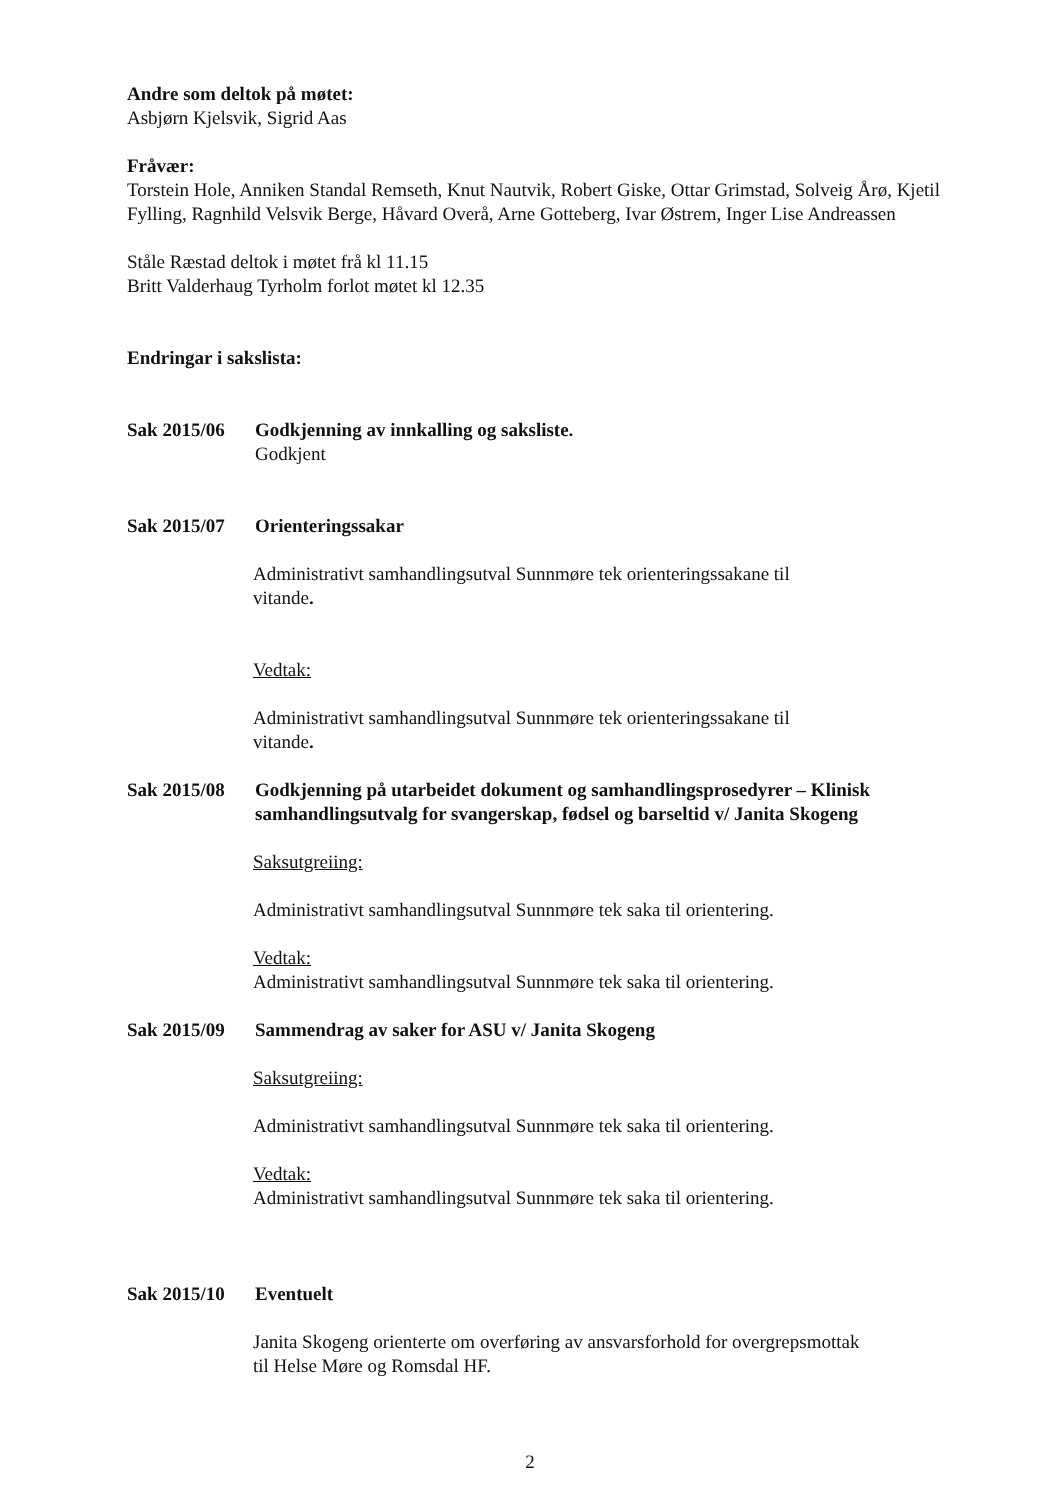Andre som deltok på møtet:
Asbjørn Kjelsvik, Sigrid Aas
Fråvær:
Torstein Hole, Anniken Standal Remseth, Knut Nautvik, Robert Giske, Ottar Grimstad, Solveig Årø, Kjetil Fylling, Ragnhild Velsvik Berge, Håvard Overå, Arne Gotteberg, Ivar Østrem, Inger Lise Andreassen
Ståle Ræstad deltok i møtet frå kl 11.15
Britt Valderhaug Tyrholm forlot møtet kl 12.35
Endringar i sakslista:
Sak 2015/06 Godkjenning av innkalling og saksliste.
Godkjent
Sak 2015/07 Orienteringssakar
Administrativt samhandlingsutval Sunnmøre tek orienteringssakane til
vitande.
Vedtak:
Administrativt samhandlingsutval Sunnmøre tek orienteringssakane til
vitande.
Sak 2015/08 Godkjenning på utarbeidet dokument og samhandlingsprosedyrer – Klinisk samhandlingsutvalg for svangerskap, fødsel og barseltid v/ Janita Skogeng
Saksutgreiing:
Administrativt samhandlingsutval Sunnmøre tek saka til orientering.
Vedtak:
Administrativt samhandlingsutval Sunnmøre tek saka til orientering.
Sak 2015/09 Sammendrag av saker for ASU v/ Janita Skogeng
Saksutgreiing:
Administrativt samhandlingsutval Sunnmøre tek saka til orientering.
Vedtak:
Administrativt samhandlingsutval Sunnmøre tek saka til orientering.
Sak 2015/10 Eventuelt
Janita Skogeng orienterte om overføring av ansvarsforhold for overgrepsmottak
til Helse Møre og Romsdal HF.
2